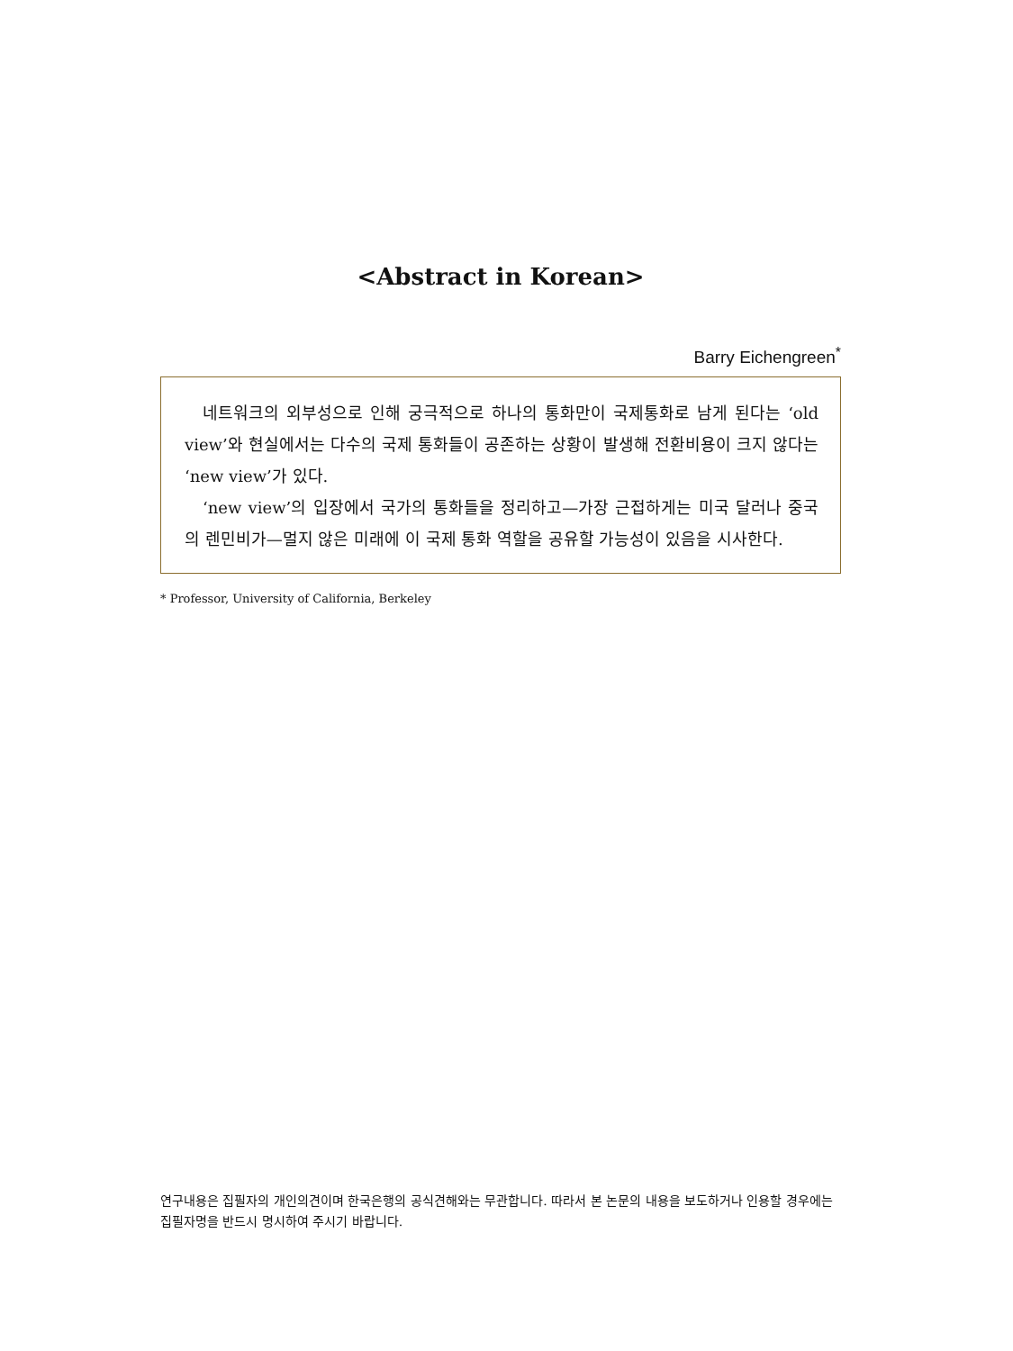<Abstract in Korean>
Barry Eichengreen<sup>*</sup>
네트워크의 외부성으로 인해 궁극적으로 하나의 통화만이 국제통화로 남게 된다는 ‘old view’와 현실에서는 다수의 국제 통화들이 공존하는 상황이 발생해 전환비용이 크지 않다는 ‘new view’가 있다.
‘new view’의 입장에서 국가의 통화들을 정리하고—가장 근접하게는 미국 달러나 중국의 렌민비가—멀지 않은 미래에 이 국제 통화 역할을 공유할 가능성이 있음을 시사한다.
* Professor, University of California, Berkeley
연구내용은 집필자의 개인의견이며 한국은행의 공식견해와는 무관합니다. 따라서 본 논문의 내용을 보도하거나 인용할 경우에는 집필자명을 반드시 명시하여 주시기 바랍니다.